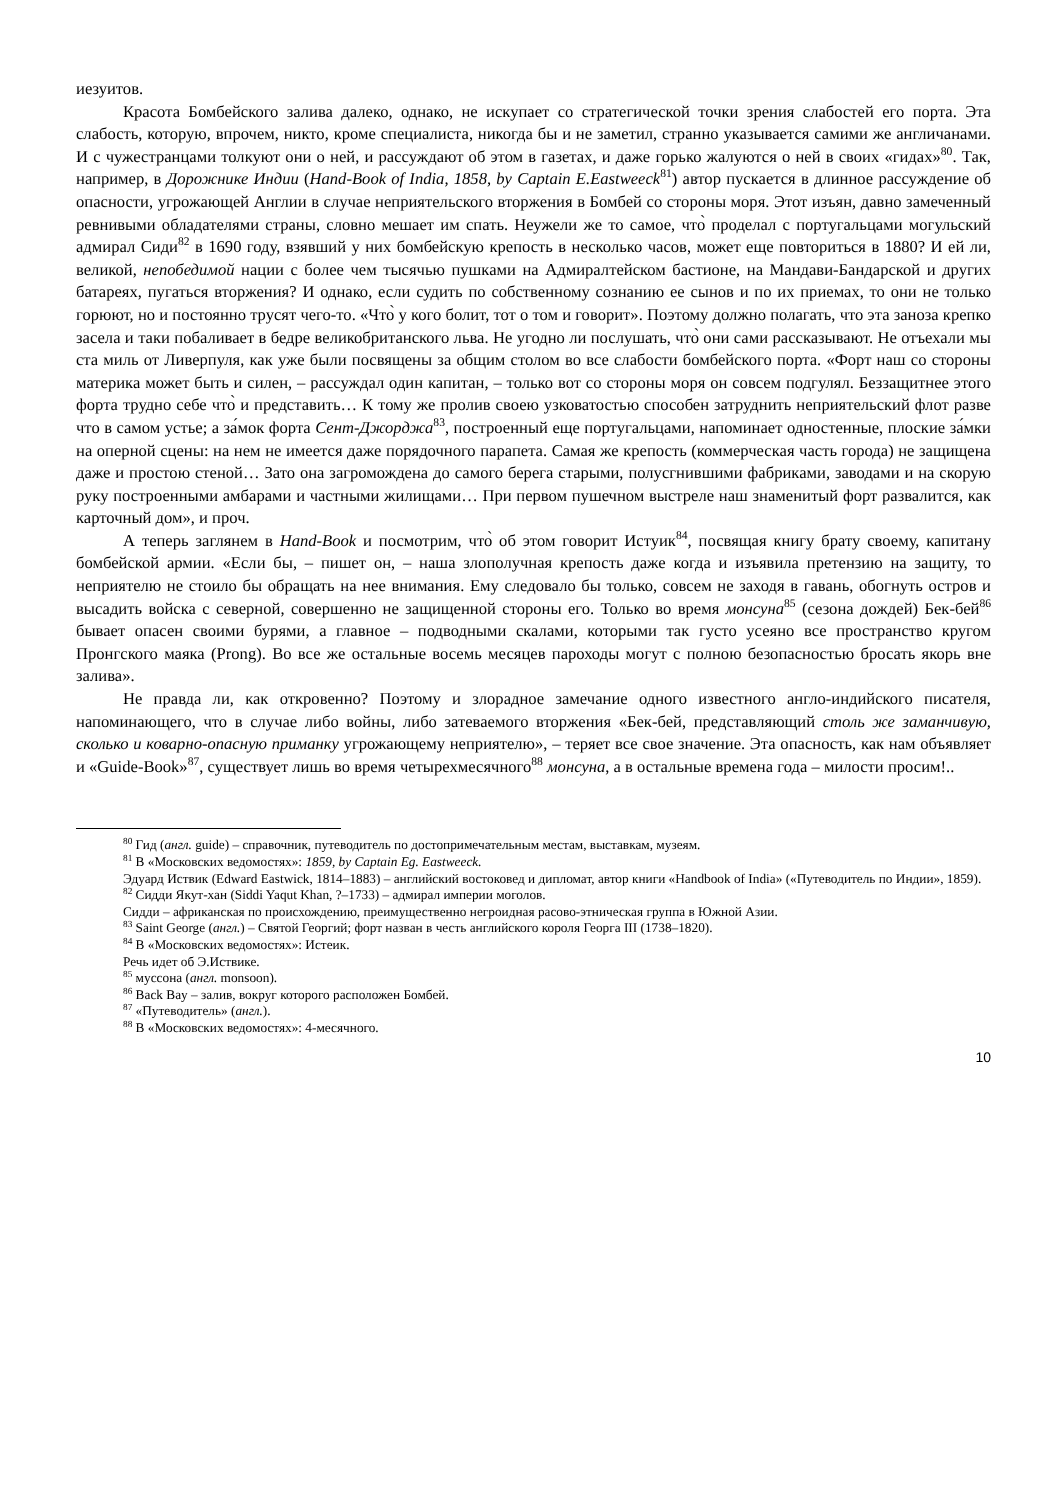иезуитов.
Красота Бомбейского залива далеко, однако, не искупает со стратегической точки зрения слабостей его порта. Эта слабость, которую, впрочем, никто, кроме специалиста, никогда бы и не заметил, странно указывается самими же англичанами. И с чужестранцами толкуют они о ней, и рассуждают об этом в газетах, и даже горько жалуются о ней в своих «гидах»<sup>80</sup>. Так, например, в Дорожнике Индии (Hand-Book of India, 1858, by Captain E.Eastweeck<sup>81</sup>) автор пускается в длинное рассуждение об опасности, угрожающей Англии в случае неприятельского вторжения в Бомбей со стороны моря. Этот изъян, давно замеченный ревнивыми обладателями страны, словно мешает им спать. Неужели же то самое, что̀ проделал с португальцами могульский адмирал Сиди<sup>82</sup> в 1690 году, взявший у них бомбейскую крепость в несколько часов, может еще повториться в 1880? И ей ли, великой, непобедимой нации с более чем тысячью пушками на Адмиралтейском бастионе, на Мандави-Бандарской и других батареях, пугаться вторжения? И однако, если судить по собственному сознанию ее сынов и по их приемах, то они не только горюют, но и постоянно трусят чего-то. «Что̀ у кого болит, тот о том и говорит». Поэтому должно полагать, что эта заноза крепко засела и таки побаливает в бедре великобританского льва. Не угодно ли послушать, что̀ они сами рассказывают. Не отъехали мы ста миль от Ливерпуля, как уже были посвящены за общим столом во все слабости бомбейского порта. «Форт наш со стороны материка может быть и силен, – рассуждал один капитан, – только вот со стороны моря он совсем подгулял. Беззащитнее этого форта трудно себе что̀ и представить… К тому же пролив своею узковатостью способен затруднить неприятельский флот разве что в самом устье; а за́мок форта Сент-Джорджа<sup>83</sup>, построенный еще португальцами, напоминает одностенные, плоские за́мки на оперной сцены: на нем не имеется даже порядочного парапета. Самая же крепость (коммерческая часть города) не защищена даже и простою стеной… Зато она загромождена до самого берега старыми, полусгнившими фабриками, заводами и на скорую руку построенными амбарами и частными жилищами… При первом пушечном выстреле наш знаменитый форт развалится, как карточный дом», и проч.
А теперь заглянем в Hand-Book и посмотрим, что̀ об этом говорит Истуик<sup>84</sup>, посвящая книгу брату своему, капитану бомбейской армии. «Если бы, – пишет он, – наша злополучная крепость даже когда и изъявила претензию на защиту, то неприятелю не стоило бы обращать на нее внимания. Ему следовало бы только, совсем не заходя в гавань, обогнуть остров и высадить войска с северной, совершенно не защищенной стороны его. Только во время монсуна<sup>85</sup> (сезона дождей) Бек-бей<sup>86</sup> бывает опасен своими бурями, а главное – подводными скалами, которыми так густо усеяно все пространство кругом Пронгского маяка (Prong). Во все же остальные восемь месяцев пароходы могут с полною безопасностью бросать якорь вне залива».
Не правда ли, как откровенно? Поэтому и злорадное замечание одного известного англо-индийского писателя, напоминающего, что в случае либо войны, либо затеваемого вторжения «Бек-бей, представляющий столь же заманчивую, сколько и коварно-опасную приманку угрожающему неприятелю», – теряет все свое значение. Эта опасность, как нам объявляет и «Guide-Book»<sup>87</sup>, существует лишь во время четырехмесячного<sup>88</sup> монсуна, а в остальные времена года – милости просим!..
<sup>80</sup> Гид (англ. guide) – справочник, путеводитель по достопримечательным местам, выставкам, музеям.
<sup>81</sup> В «Московских ведомостях»: 1859, by Captain Eg. Eastweeck.
Эдуард Иствик (Edward Eastwick, 1814–1883) – английский востоковед и дипломат, автор книги «Handbook of India» («Путеводитель по Индии», 1859).
<sup>82</sup> Сидди Якут-хан (Siddi Yaqut Khan, ?–1733) – адмирал империи моголов.
Сидди – африканская по происхождению, преимущественно негроидная расово-этническая группа в Южной Азии.
<sup>83</sup> Saint George (англ.) – Святой Георгий; форт назван в честь английского короля Георга III (1738–1820).
<sup>84</sup> В «Московских ведомостях»: Истеик.
Речь идет об Э.Иствике.
<sup>85</sup> муссона (англ. monsoon).
<sup>86</sup> Back Bay – залив, вокруг которого расположен Бомбей.
<sup>87</sup> «Путеводитель» (англ.).
<sup>88</sup> В «Московских ведомостях»: 4-месячного.
10